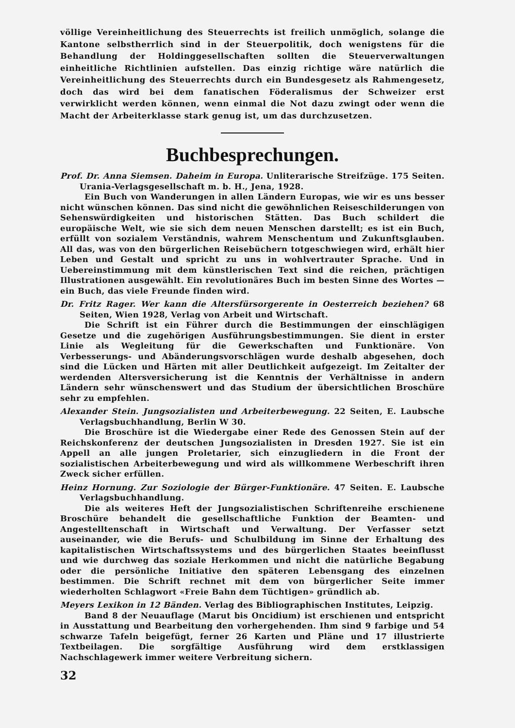völlige Vereinheitlichung des Steuerrechts ist freilich unmöglich, solange die Kantone selbstherrlich sind in der Steuerpolitik, doch wenigstens für die Behandlung der Holdinggesellschaften sollten die Steuerverwaltungen einheitliche Richtlinien aufstellen. Das einzig richtige wäre natürlich die Vereinheitlichung des Steuerrechts durch ein Bundesgesetz als Rahmengesetz, doch das wird bei dem fanatischen Föderalismus der Schweizer erst verwirklicht werden können, wenn einmal die Not dazu zwingt oder wenn die Macht der Arbeiterklasse stark genug ist, um das durchzusetzen.
Buchbesprechungen.
Prof. Dr. Anna Siemsen. Daheim in Europa. Unliterarische Streifzüge. 175 Seiten. Urania-Verlagsgesellschaft m. b. H., Jena, 1928.
Ein Buch von Wanderungen in allen Ländern Europas, wie wir es uns besser nicht wünschen können. Das sind nicht die gewöhnlichen Reiseschilderungen von Sehenswürdigkeiten und historischen Stätten. Das Buch schildert die europäische Welt, wie sie sich dem neuen Menschen darstellt; es ist ein Buch, erfüllt von sozialem Verständnis, wahrem Menschentum und Zukunftsglauben. All das, was von den bürgerlichen Reisebüchern totgeschwiegen wird, erhält hier Leben und Gestalt und spricht zu uns in wohlvertrauter Sprache. Und in Uebereinstimmung mit dem künstlerischen Text sind die reichen, prächtigen Illustrationen ausgewählt. Ein revolutionäres Buch im besten Sinne des Wortes — ein Buch, das viele Freunde finden wird.
Dr. Fritz Rager. Wer kann die Altersfürsorgerente in Oesterreich beziehen? 68 Seiten, Wien 1928, Verlag von Arbeit und Wirtschaft.
Die Schrift ist ein Führer durch die Bestimmungen der einschlägigen Gesetze und die zugehörigen Ausführungsbestimmungen. Sie dient in erster Linie als Wegleitung für die Gewerkschaften und Funktionäre. Von Verbesserungs- und Abänderungsvorschlägen wurde deshalb abgesehen, doch sind die Lücken und Härten mit aller Deutlichkeit aufgezeigt. Im Zeitalter der werdenden Altersversicherung ist die Kenntnis der Verhältnisse in andern Ländern sehr wünschenswert und das Studium der übersichtlichen Broschüre sehr zu empfehlen.
Alexander Stein. Jungsozialisten und Arbeiterbewegung. 22 Seiten, E. Laubsche Verlagsbuchhandlung, Berlin W 30.
Die Broschüre ist die Wiedergabe einer Rede des Genossen Stein auf der Reichskonferenz der deutschen Jungsozialisten in Dresden 1927. Sie ist ein Appell an alle jungen Proletarier, sich einzugliedern in die Front der sozialistischen Arbeiterbewegung und wird als willkommene Werbeschrift ihren Zweck sicher erfüllen.
Heinz Hornung. Zur Soziologie der Bürger-Funktionäre. 47 Seiten. E. Laubsche Verlagsbuchhandlung.
Die als weiteres Heft der Jungsozialistischen Schriftenreihe erschienene Broschüre behandelt die gesellschaftliche Funktion der Beamten- und Angestelltenschaft in Wirtschaft und Verwaltung. Der Verfasser setzt auseinander, wie die Berufs- und Schulbildung im Sinne der Erhaltung des kapitalistischen Wirtschaftssystems und des bürgerlichen Staates beeinflusst und wie durchweg das soziale Herkommen und nicht die natürliche Begabung oder die persönliche Initiative den späteren Lebensgang des einzelnen bestimmen. Die Schrift rechnet mit dem von bürgerlicher Seite immer wiederholten Schlagwort «Freie Bahn dem Tüchtigen» gründlich ab.
Meyers Lexikon in 12 Bänden. Verlag des Bibliographischen Institutes, Leipzig.
Band 8 der Neuauflage (Marut bis Oncidium) ist erschienen und entspricht in Ausstattung und Bearbeitung den vorhergehenden. Ihm sind 9 farbige und 54 schwarze Tafeln beigefügt, ferner 26 Karten und Pläne und 17 illustrierte Textbeilagen. Die sorgfältige Ausführung wird dem erstklassigen Nachschlagewerk immer weitere Verbreitung sichern.
32